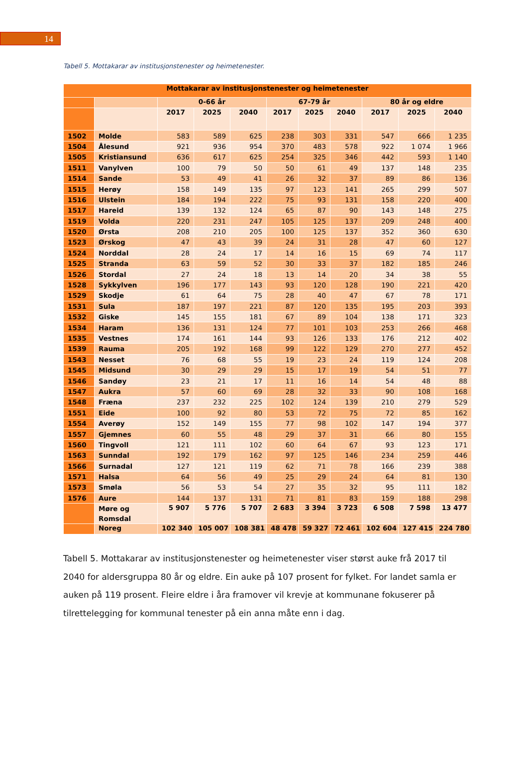14
Tabell 5. Mottakarar av institusjonstenester og heimetenester.
| Mottakarar av institusjonstenester og heimetenester | | | | | | | | | | |
| --- | --- | --- | --- | --- | --- | --- | --- | --- | --- | --- |
| | | 0-66 år | | | 67-79 år | | | 80 år og eldre | | |
| | | 2017 | 2025 | 2040 | 2017 | 2025 | 2040 | 2017 | 2025 | 2040 |
| 1502 | Molde | 583 | 589 | 625 | 238 | 303 | 331 | 547 | 666 | 1 235 |
| 1504 | Ålesund | 921 | 936 | 954 | 370 | 483 | 578 | 922 | 1 074 | 1 966 |
| 1505 | Kristiansund | 636 | 617 | 625 | 254 | 325 | 346 | 442 | 593 | 1 140 |
| 1511 | Vanylven | 100 | 79 | 50 | 50 | 61 | 49 | 137 | 148 | 235 |
| 1514 | Sande | 53 | 49 | 41 | 26 | 32 | 37 | 89 | 86 | 136 |
| 1515 | Herøy | 158 | 149 | 135 | 97 | 123 | 141 | 265 | 299 | 507 |
| 1516 | Ulstein | 184 | 194 | 222 | 75 | 93 | 131 | 158 | 220 | 400 |
| 1517 | Hareid | 139 | 132 | 124 | 65 | 87 | 90 | 143 | 148 | 275 |
| 1519 | Volda | 220 | 231 | 247 | 105 | 125 | 137 | 209 | 248 | 400 |
| 1520 | Ørsta | 208 | 210 | 205 | 100 | 125 | 137 | 352 | 360 | 630 |
| 1523 | Ørskog | 47 | 43 | 39 | 24 | 31 | 28 | 47 | 60 | 127 |
| 1524 | Norddal | 28 | 24 | 17 | 14 | 16 | 15 | 69 | 74 | 117 |
| 1525 | Stranda | 63 | 59 | 52 | 30 | 33 | 37 | 182 | 185 | 246 |
| 1526 | Stordal | 27 | 24 | 18 | 13 | 14 | 20 | 34 | 38 | 55 |
| 1528 | Sykkylven | 196 | 177 | 143 | 93 | 120 | 128 | 190 | 221 | 420 |
| 1529 | Skodje | 61 | 64 | 75 | 28 | 40 | 47 | 67 | 78 | 171 |
| 1531 | Sula | 187 | 197 | 221 | 87 | 120 | 135 | 195 | 203 | 393 |
| 1532 | Giske | 145 | 155 | 181 | 67 | 89 | 104 | 138 | 171 | 323 |
| 1534 | Haram | 136 | 131 | 124 | 77 | 101 | 103 | 253 | 266 | 468 |
| 1535 | Vestnes | 174 | 161 | 144 | 93 | 126 | 133 | 176 | 212 | 402 |
| 1539 | Rauma | 205 | 192 | 168 | 99 | 122 | 129 | 270 | 277 | 452 |
| 1543 | Nesset | 76 | 68 | 55 | 19 | 23 | 24 | 119 | 124 | 208 |
| 1545 | Midsund | 30 | 29 | 29 | 15 | 17 | 19 | 54 | 51 | 77 |
| 1546 | Sandøy | 23 | 21 | 17 | 11 | 16 | 14 | 54 | 48 | 88 |
| 1547 | Aukra | 57 | 60 | 69 | 28 | 32 | 33 | 90 | 108 | 168 |
| 1548 | Fræna | 237 | 232 | 225 | 102 | 124 | 139 | 210 | 279 | 529 |
| 1551 | Eide | 100 | 92 | 80 | 53 | 72 | 75 | 72 | 85 | 162 |
| 1554 | Averøy | 152 | 149 | 155 | 77 | 98 | 102 | 147 | 194 | 377 |
| 1557 | Gjemnes | 60 | 55 | 48 | 29 | 37 | 31 | 66 | 80 | 155 |
| 1560 | Tingvoll | 121 | 111 | 102 | 60 | 64 | 67 | 93 | 123 | 171 |
| 1563 | Sunndal | 192 | 179 | 162 | 97 | 125 | 146 | 234 | 259 | 446 |
| 1566 | Surnadal | 127 | 121 | 119 | 62 | 71 | 78 | 166 | 239 | 388 |
| 1571 | Halsa | 64 | 56 | 49 | 25 | 29 | 24 | 64 | 81 | 130 |
| 1573 | Smøla | 56 | 53 | 54 | 27 | 35 | 32 | 95 | 111 | 182 |
| 1576 | Aure | 144 | 137 | 131 | 71 | 81 | 83 | 159 | 188 | 298 |
| | Møre og Romsdal | 5 907 | 5 776 | 5 707 | 2 683 | 3 394 | 3 723 | 6 508 | 7 598 | 13 477 |
| | Noreg | 102 340 | 105 007 | 108 381 | 48 478 | 59 327 | 72 461 | 102 604 | 127 415 | 224 780 |
Tabell 5. Mottakarar av institusjonstenester og heimetenester viser størst auke frå 2017 til 2040 for aldersgruppa 80 år og eldre. Ein auke på 107 prosent for fylket. For landet samla er auken på 119 prosent. Fleire eldre i åra framover vil krevje at kommunane fokuserer på tilrettelegging for kommunal tenester på ein anna måte enn i dag.